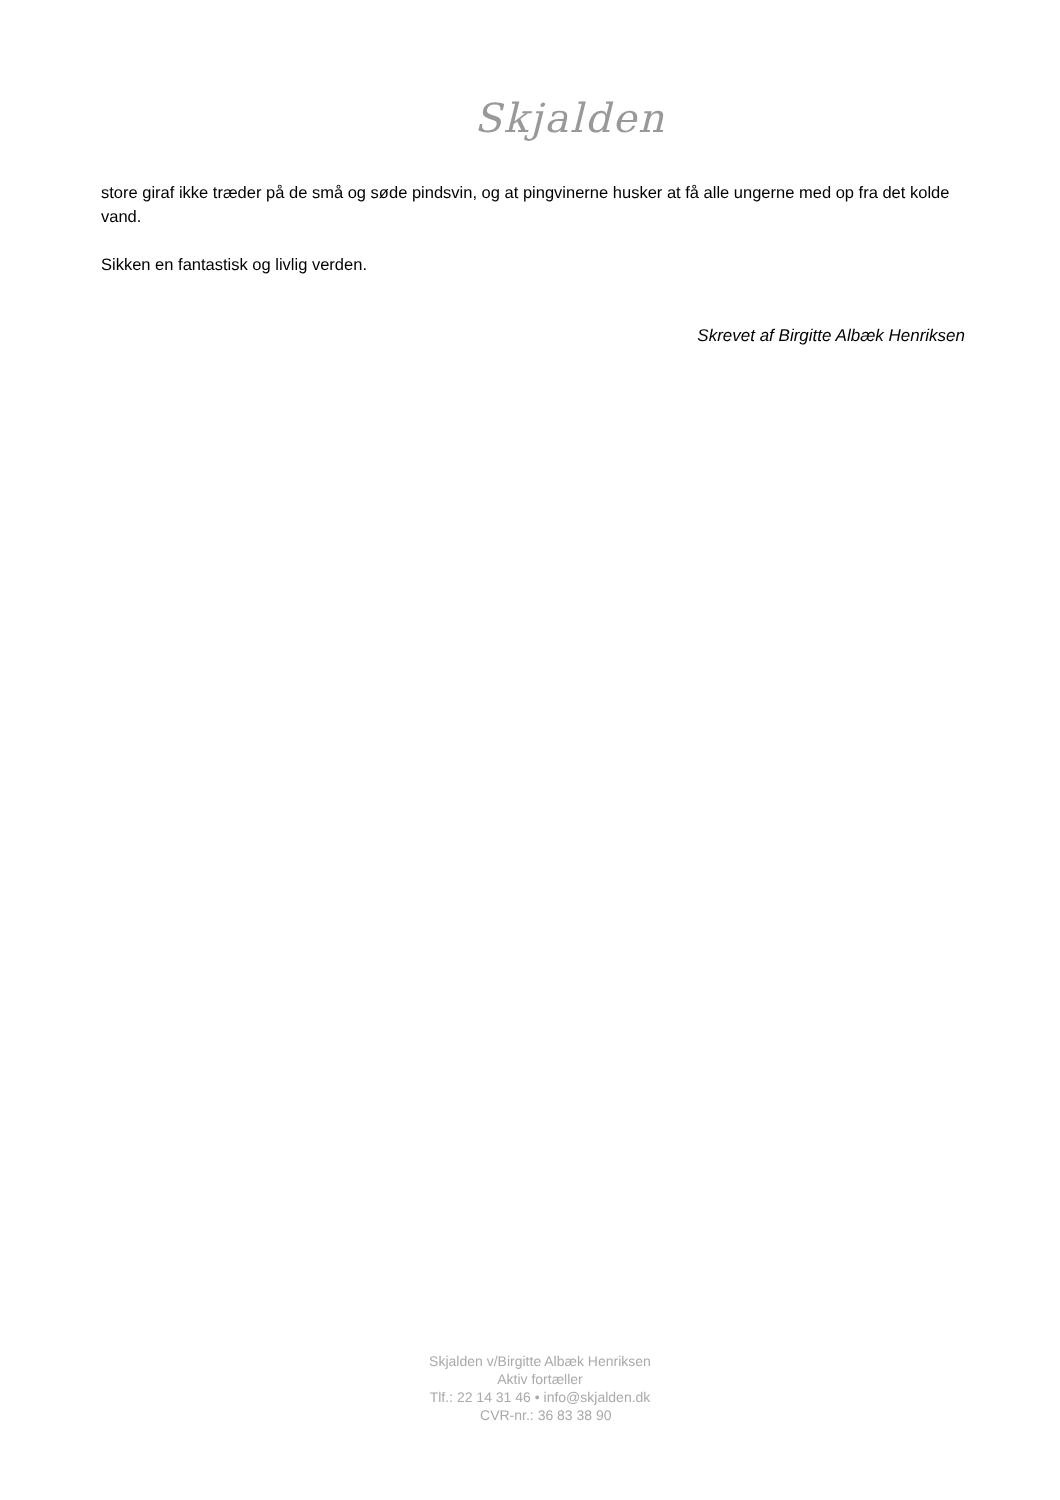Skjalden
store giraf ikke træder på de små og søde pindsvin, og at pingvinerne husker at få alle ungerne med op fra det kolde vand.
Sikken en fantastisk og livlig verden.
Skrevet af Birgitte Albæk Henriksen
Skjalden v/Birgitte Albæk Henriksen
Aktiv fortæller
Tlf.: 22 14 31 46 • info@skjalden.dk
CVR-nr.: 36 83 38 90